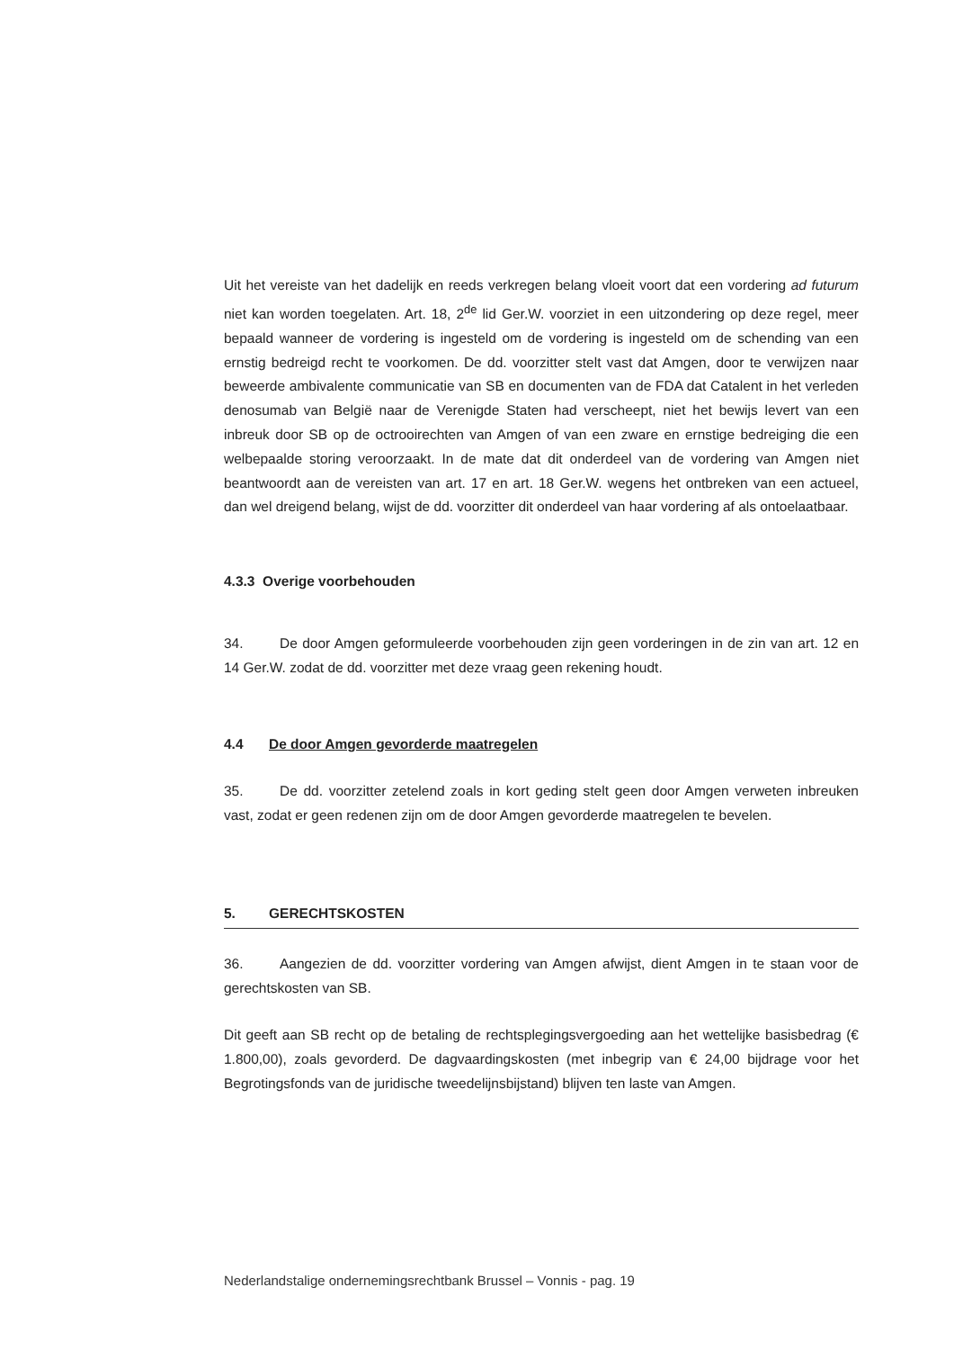Uit het vereiste van het dadelijk en reeds verkregen belang vloeit voort dat een vordering ad futurum niet kan worden toegelaten. Art. 18, 2<sup>de</sup> lid Ger.W. voorziet in een uitzondering op deze regel, meer bepaald wanneer de vordering is ingesteld om de vordering is ingesteld om de schending van een ernstig bedreigd recht te voorkomen. De dd. voorzitter stelt vast dat Amgen, door te verwijzen naar beweerde ambivalente communicatie van SB en documenten van de FDA dat Catalent in het verleden denosumab van België naar de Verenigde Staten had verscheept, niet het bewijs levert van een inbreuk door SB op de octrooirechten van Amgen of van een zware en ernstige bedreiging die een welbepaalde storing veroorzaakt. In de mate dat dit onderdeel van de vordering van Amgen niet beantwoordt aan de vereisten van art. 17 en art. 18 Ger.W. wegens het ontbreken van een actueel, dan wel dreigend belang, wijst de dd. voorzitter dit onderdeel van haar vordering af als ontoelaatbaar.
4.3.3 Overige voorbehouden
34. De door Amgen geformuleerde voorbehouden zijn geen vorderingen in de zin van art. 12 en 14 Ger.W. zodat de dd. voorzitter met deze vraag geen rekening houdt.
4.4 De door Amgen gevorderde maatregelen
35. De dd. voorzitter zetelend zoals in kort geding stelt geen door Amgen verweten inbreuken vast, zodat er geen redenen zijn om de door Amgen gevorderde maatregelen te bevelen.
5. GERECHTSKOSTEN
36. Aangezien de dd. voorzitter vordering van Amgen afwijst, dient Amgen in te staan voor de gerechtskosten van SB.
Dit geeft aan SB recht op de betaling de rechtsplegingsvergoeding aan het wettelijke basisbedrag (€ 1.800,00), zoals gevorderd. De dagvaardingskosten (met inbegrip van € 24,00 bijdrage voor het Begrotingsfonds van de juridische tweedelijnsbijstand) blijven ten laste van Amgen.
Nederlandstalige ondernemingsrechtbank Brussel – Vonnis - pag. 19